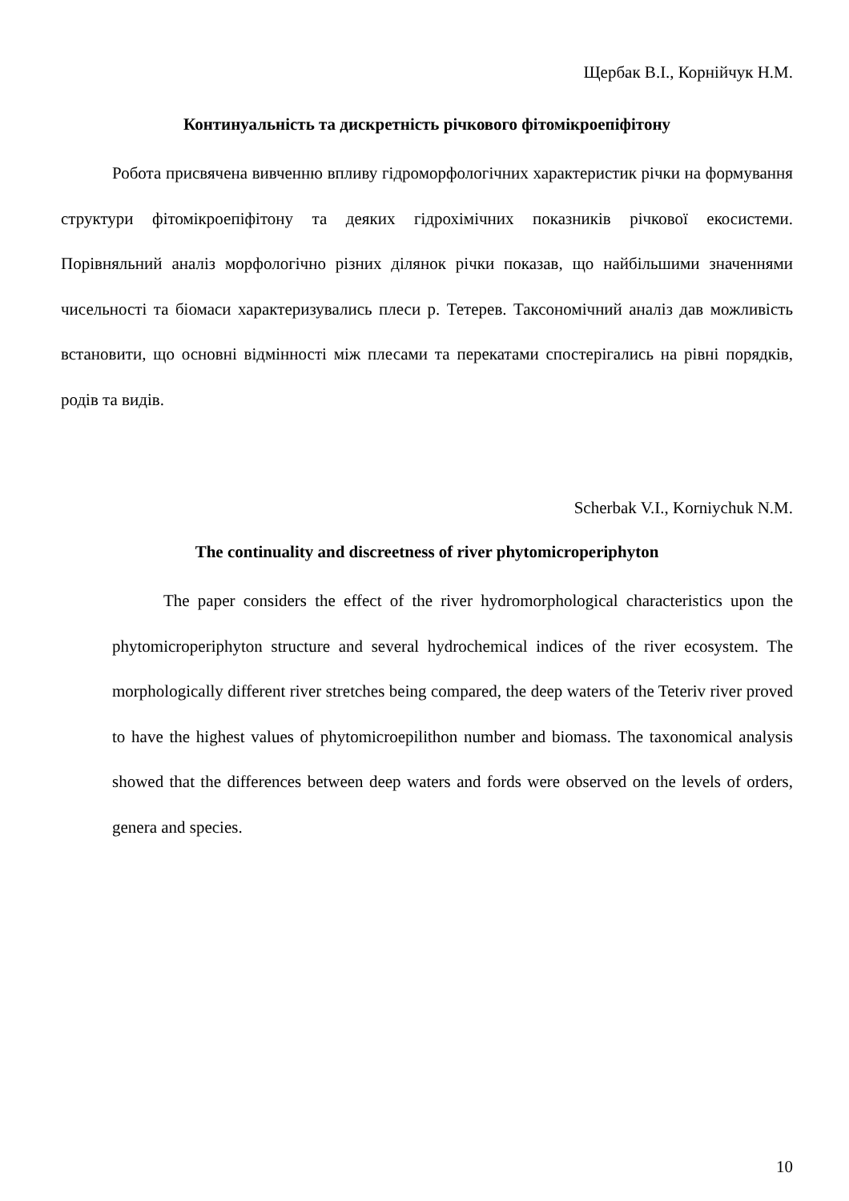Щербак В.І., Корнійчук Н.М.
Континуальність та дискретність річкового фітомікроепіфітону
Робота присвячена вивченню впливу гідроморфологічних характеристик річки на формування структури фітомікроепіфітону та деяких гідрохімічних показників річкової екосистеми. Порівняльний аналіз морфологічно різних ділянок річки показав, що найбільшими значеннями чисельності та біомаси характеризувались плеси р. Тетерев. Таксономічний аналіз дав можливість встановити, що основні відмінності між плесами та перекатами спостерігались на рівні порядків, родів та видів.
Scherbak V.I., Korniychuk N.M.
The continuality and discreetness of river phytomicroperiphyton
The paper considers the effect of the river hydromorphological characteristics upon the phytomicroperiphyton structure and several hydrochemical indices of the river ecosystem. The morphologically different river stretches being compared, the deep waters of the Teteriv river proved to have the highest values of phytomicroepilithon number and biomass. The taxonomical analysis showed that the differences between deep waters and fords were observed on the levels of orders, genera and species.
10